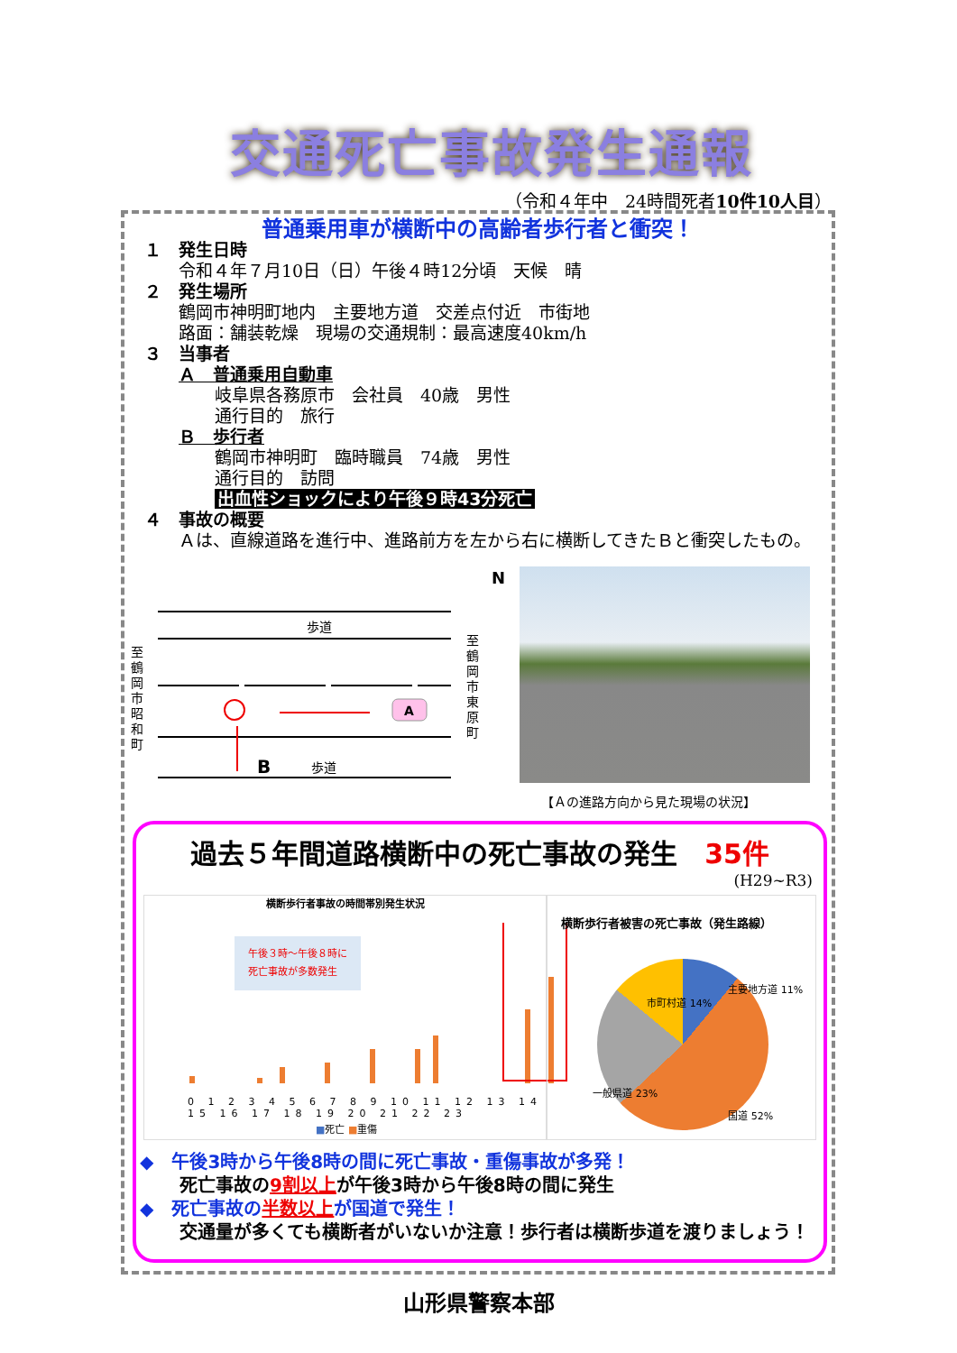交通死亡事故発生通報
（令和４年中　24時間死者10件10人目）
普通乗用車が横断中の高齢者歩行者と衝突！
１　発生日時
令和４年７月10日（日）午後４時12分頃　天候　晴
２　発生場所
鶴岡市神明町地内　主要地方道　交差点付近　市街地
路面：舗装乾燥　現場の交通規制：最高速度40km/h
３　当事者
Ａ　普通乗用自動車
岐阜県各務原市　会社員　40歳　男性
通行目的　旅行
Ｂ　歩行者
鶴岡市神明町　臨時職員　74歳　男性
通行目的　訪問
出血性ショックにより午後９時43分死亡
４　事故の概要
　　Ａは、直線道路を進行中、進路前方を左から右に横断してきたＢと衝突したもの。
歩道
A
B 歩道
至 鶴岡市昭和町
至 鶴岡市東原町
N
【Ａの進路方向から見た現場の状況】
過去５年間道路横断中の死亡事故の発生 35件
(H29~R3)
横断歩行者事故の時間帯別発生状況
午後３時～午後８時に
死亡事故が多数発生
0 1 2 3 4 5 6 7 8 9 10 11 12 13 14 15 16 17 18 19 20 21 22 23
■死亡 ■重傷
横断歩行者被害の死亡事故（発生路線）
主要地方道 11%
市町村道 14%
一般県道 23%
国道 52%
◆　午後3時から午後8時の間に死亡事故・重傷事故が多発！
死亡事故の9割以上が午後3時から午後8時の間に発生
◆　死亡事故の半数以上が国道で発生！
交通量が多くても横断者がいないか注意！歩行者は横断歩道を渡りましょう！
山形県警察本部